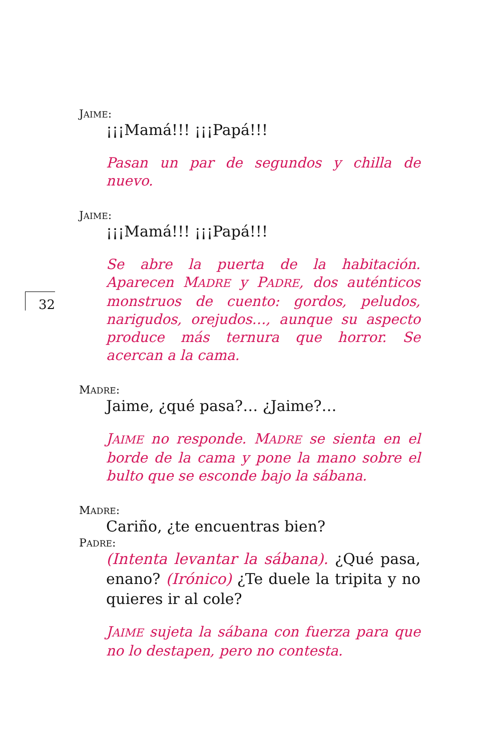32
JAIME:
¡¡¡Mamá!!! ¡¡¡Papá!!!
Pasan un par de segundos y chilla de nuevo.
JAIME:
¡¡¡Mamá!!! ¡¡¡Papá!!!
Se abre la puerta de la habitación. Aparecen MADRE y PADRE, dos auténticos monstruos de cuento: gordos, peludos, narigudos, orejudos…, aunque su aspecto produce más ternura que horror. Se acercan a la cama.
MADRE:
Jaime, ¿qué pasa?… ¿Jaime?…
JAIME no responde. MADRE se sienta en el borde de la cama y pone la mano sobre el bulto que se esconde bajo la sábana.
MADRE:
Cariño, ¿te encuentras bien?
PADRE:
(Intenta levantar la sábana). ¿Qué pasa, enano? (Irónico) ¿Te duele la tripita y no quieres ir al cole?
JAIME sujeta la sábana con fuerza para que no lo destapen, pero no contesta.